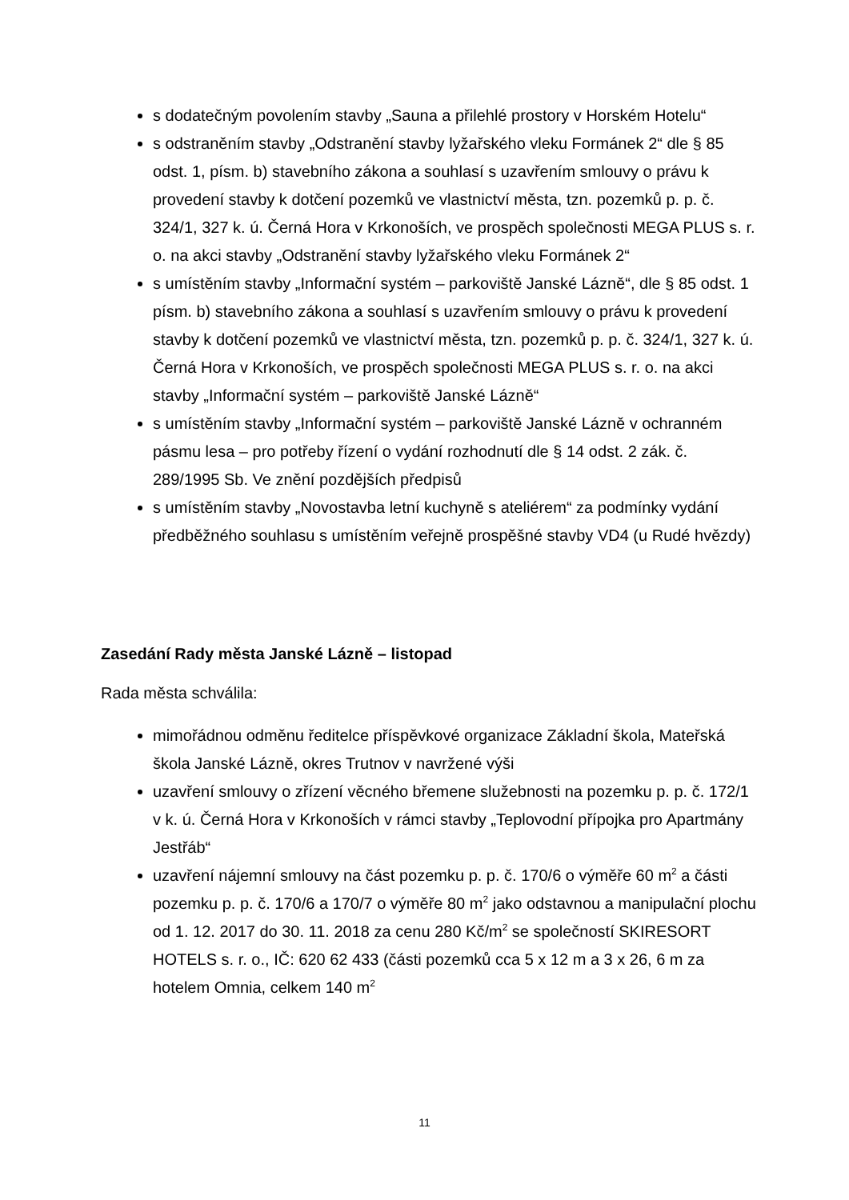s dodatečným povolením stavby „Sauna a přilehlé prostory v Horském Hotelu“
s odstraněním stavby „Odstranění stavby lyžařského vleku Formánek 2“ dle § 85 odst. 1, písm. b) stavebního zákona a souhlasí s uzavřením smlouvy o právu k provedení stavby k dotčení pozemků ve vlastnictví města, tzn. pozemků p. p. č. 324/1, 327 k. ú. Černá Hora v Krkonoších, ve prospěch společnosti MEGA PLUS s. r. o. na akci stavby „Odstranění stavby lyžařského vleku Formánek 2“
s umístěním stavby „Informační systém – parkoviště Janské Lázně“, dle § 85 odst. 1 písm. b) stavebního zákona a souhlasí s uzavřením smlouvy o právu k provedení stavby k dotčení pozemků ve vlastnictví města, tzn. pozemků p. p. č. 324/1, 327 k. ú. Černá Hora v Krkonoších, ve prospěch společnosti MEGA PLUS s. r. o. na akci stavby „Informační systém – parkoviště Janské Lázně“
s umístěním stavby „Informační systém – parkoviště Janské Lázně v ochranném pásmu lesa – pro potřeby řízení o vydání rozhodnutí dle § 14 odst. 2 zák. č. 289/1995 Sb. Ve znění pozdějších předpisů
s umístěním stavby „Novostavba letní kuchyně s ateliérem“ za podmínky vydání předběžného souhlasu s umístěním veřejně prospěšné stavby VD4 (u Rudé hvězdy)
Zasedání Rady města Janské Lázně – listopad
Rada města schválila:
mimořádnou odměnu ředitelce příspěvkové organizace Základní škola, Mateřská škola Janské Lázně, okres Trutnov v navržené výši
uzavření smlouvy o zřízení věcného břemene služebnosti na pozemku p. p. č. 172/1 v k. ú. Černá Hora v Krkonoších v rámci stavby „Teplovodní přípojka pro Apartmány Jestřáb“
uzavření nájemní smlouvy na část pozemku p. p. č. 170/6 o výměře 60 m<sup>2</sup> a části pozemku p. p. č. 170/6 a 170/7 o výměře 80 m<sup>2</sup> jako odstavnou a manipulační plochu od 1. 12. 2017 do 30. 11. 2018 za cenu 280 Kč/m<sup>2</sup> se společností SKIRESORT HOTELS s. r. o., IČ: 620 62 433 (části pozemků cca 5 x 12 m a 3 x 26, 6 m za hotelem Omnia, celkem 140 m<sup>2</sup>
11